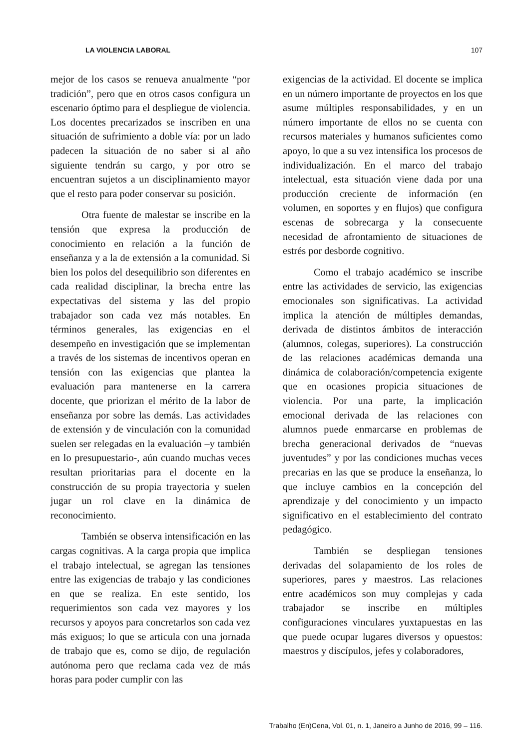LA VIOLENCIA LABORAL 107
mejor de los casos se renueva anualmente “por tradición”, pero que en otros casos configura un escenario óptimo para el despliegue de violencia. Los docentes precarizados se inscriben en una situación de sufrimiento a doble vía: por un lado padecen la situación de no saber si al año siguiente tendrán su cargo, y por otro se encuentran sujetos a un disciplinamiento mayor que el resto para poder conservar su posición.
Otra fuente de malestar se inscribe en la tensión que expresa la producción de conocimiento en relación a la función de enseñanza y a la de extensión a la comunidad. Si bien los polos del desequilibrio son diferentes en cada realidad disciplinar, la brecha entre las expectativas del sistema y las del propio trabajador son cada vez más notables. En términos generales, las exigencias en el desempeño en investigación que se implementan a través de los sistemas de incentivos operan en tensión con las exigencias que plantea la evaluación para mantenerse en la carrera docente, que priorizan el mérito de la labor de enseñanza por sobre las demás. Las actividades de extensión y de vinculación con la comunidad suelen ser relegadas en la evaluación –y también en lo presupuestario-, aún cuando muchas veces resultan prioritarias para el docente en la construcción de su propia trayectoria y suelen jugar un rol clave en la dinámica de reconocimiento.
También se observa intensificación en las cargas cognitivas. A la carga propia que implica el trabajo intelectual, se agregan las tensiones entre las exigencias de trabajo y las condiciones en que se realiza. En este sentido, los requerimientos son cada vez mayores y los recursos y apoyos para concretarlos son cada vez más exiguos; lo que se articula con una jornada de trabajo que es, como se dijo, de regulación autónoma pero que reclama cada vez de más horas para poder cumplir con las
exigencias de la actividad. El docente se implica en un número importante de proyectos en los que asume múltiples responsabilidades, y en un número importante de ellos no se cuenta con recursos materiales y humanos suficientes como apoyo, lo que a su vez intensifica los procesos de individualización. En el marco del trabajo intelectual, esta situación viene dada por una producción creciente de información (en volumen, en soportes y en flujos) que configura escenas de sobrecarga y la consecuente necesidad de afrontamiento de situaciones de estrés por desborde cognitivo.
Como el trabajo académico se inscribe entre las actividades de servicio, las exigencias emocionales son significativas. La actividad implica la atención de múltiples demandas, derivada de distintos ámbitos de interacción (alumnos, colegas, superiores). La construcción de las relaciones académicas demanda una dinámica de colaboración/competencia exigente que en ocasiones propicia situaciones de violencia. Por una parte, la implicación emocional derivada de las relaciones con alumnos puede enmarcarse en problemas de brecha generacional derivados de “nuevas juventudes” y por las condiciones muchas veces precarias en las que se produce la enseñanza, lo que incluye cambios en la concepción del aprendizaje y del conocimiento y un impacto significativo en el establecimiento del contrato pedagógico.
También se despliegan tensiones derivadas del solapamiento de los roles de superiores, pares y maestros. Las relaciones entre académicos son muy complejas y cada trabajador se inscribe en múltiples configuraciones vinculares yuxtapuestas en las que puede ocupar lugares diversos y opuestos: maestros y discípulos, jefes y colaboradores,
Trabalho (En)Cena, Vol. 01, n. 1, Janeiro a Junho de 2016, 99 – 116.